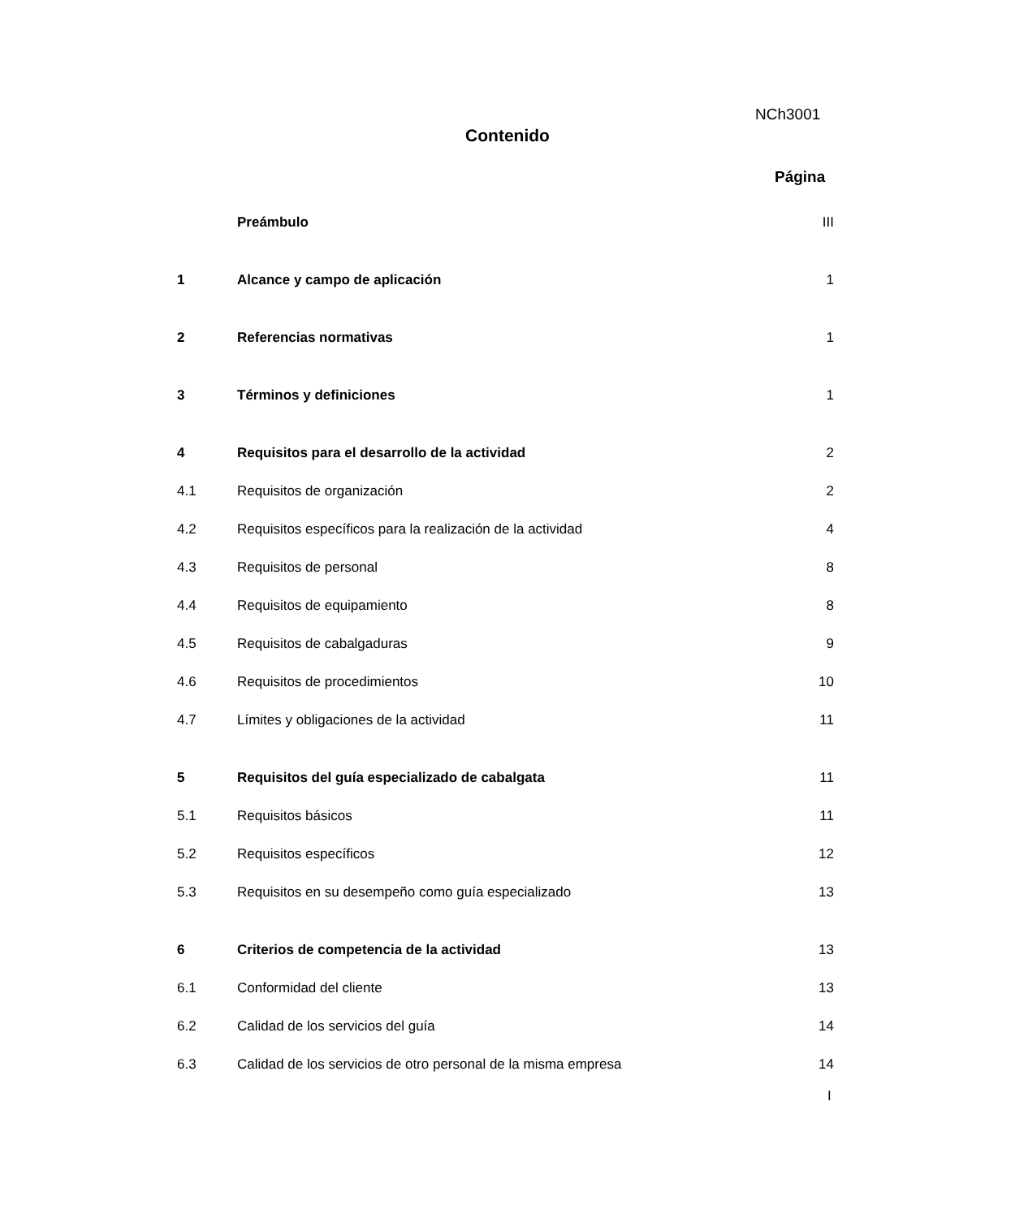NCh3001
Contenido
Página
| | Preámbulo | III |
| 1 | Alcance y campo de aplicación | 1 |
| 2 | Referencias normativas | 1 |
| 3 | Términos y definiciones | 1 |
| 4 | Requisitos para el desarrollo de la actividad | 2 |
| 4.1 | Requisitos de organización | 2 |
| 4.2 | Requisitos específicos para la realización de la actividad | 4 |
| 4.3 | Requisitos de personal | 8 |
| 4.4 | Requisitos de equipamiento | 8 |
| 4.5 | Requisitos de cabalgaduras | 9 |
| 4.6 | Requisitos de procedimientos | 10 |
| 4.7 | Límites y obligaciones de la actividad | 11 |
| 5 | Requisitos del guía especializado de cabalgata | 11 |
| 5.1 | Requisitos básicos | 11 |
| 5.2 | Requisitos específicos | 12 |
| 5.3 | Requisitos en su desempeño como guía especializado | 13 |
| 6 | Criterios de competencia de la actividad | 13 |
| 6.1 | Conformidad del cliente | 13 |
| 6.2 | Calidad de los servicios del guía | 14 |
| 6.3 | Calidad de los servicios de otro personal de la misma empresa | 14 |
I